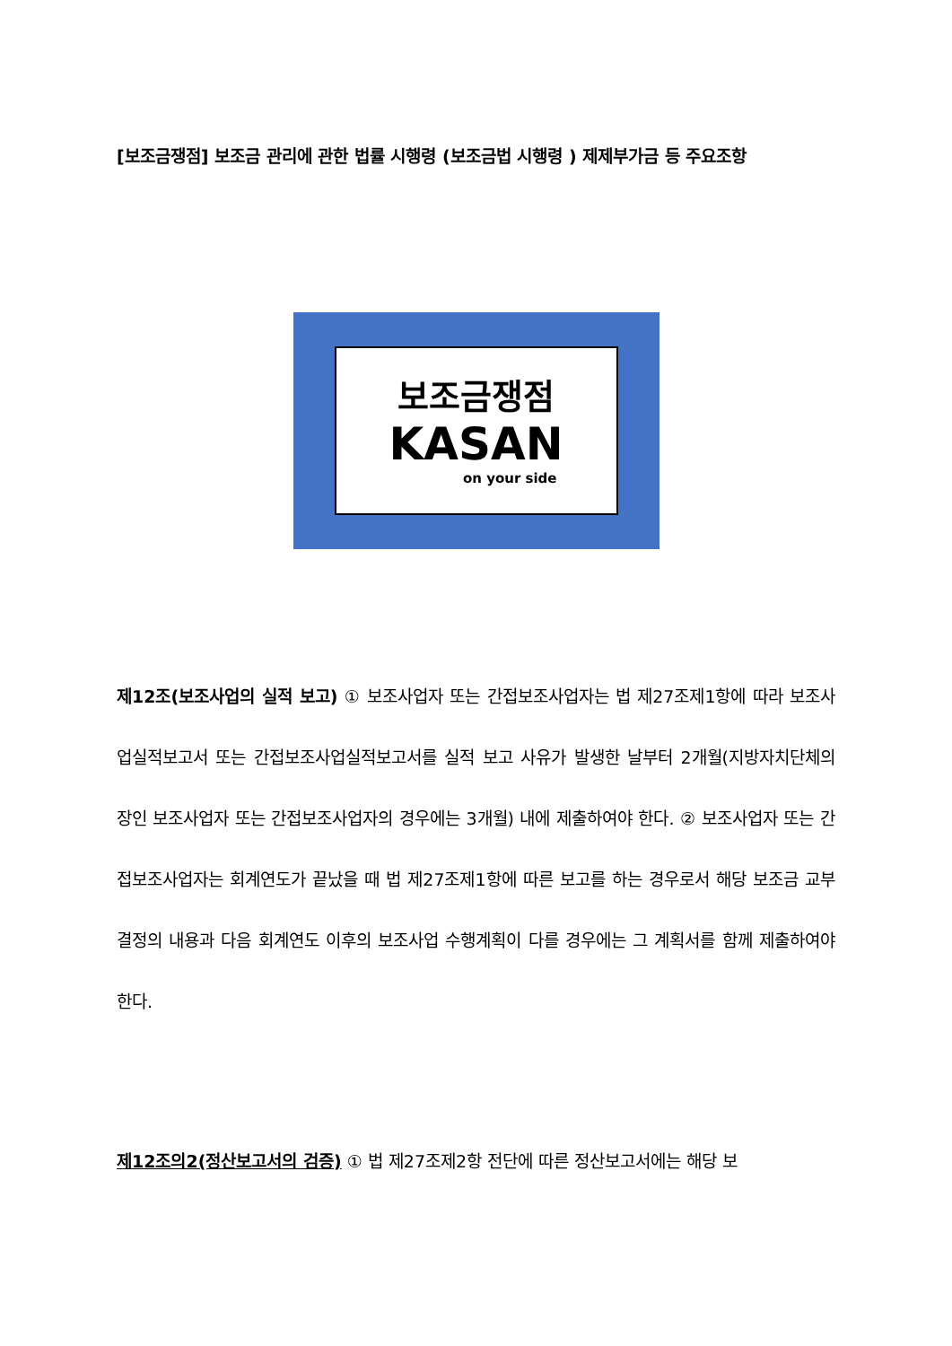[보조금쟁점] 보조금 관리에 관한 법률 시행령 (보조금법 시행령 ) 제제부가금 등 주요조항
보조금쟁점
KASAN
on your side
제12조(보조사업의 실적 보고) ① 보조사업자 또는 간접보조사업자는 법 제27조제1항에 따라 보조사업실적보고서 또는 간접보조사업실적보고서를 실적 보고 사유가 발생한 날부터 2개월(지방자치단체의 장인 보조사업자 또는 간접보조사업자의 경우에는 3개월) 내에 제출하여야 한다. ② 보조사업자 또는 간접보조사업자는 회계연도가 끝났을 때 법 제27조제1항에 따른 보고를 하는 경우로서 해당 보조금 교부 결정의 내용과 다음 회계연도 이후의 보조사업 수행계획이 다를 경우에는 그 계획서를 함께 제출하여야 한다.
제12조의2(정산보고서의 검증) ① 법 제27조제2항 전단에 따른 정산보고서에는 해당 보